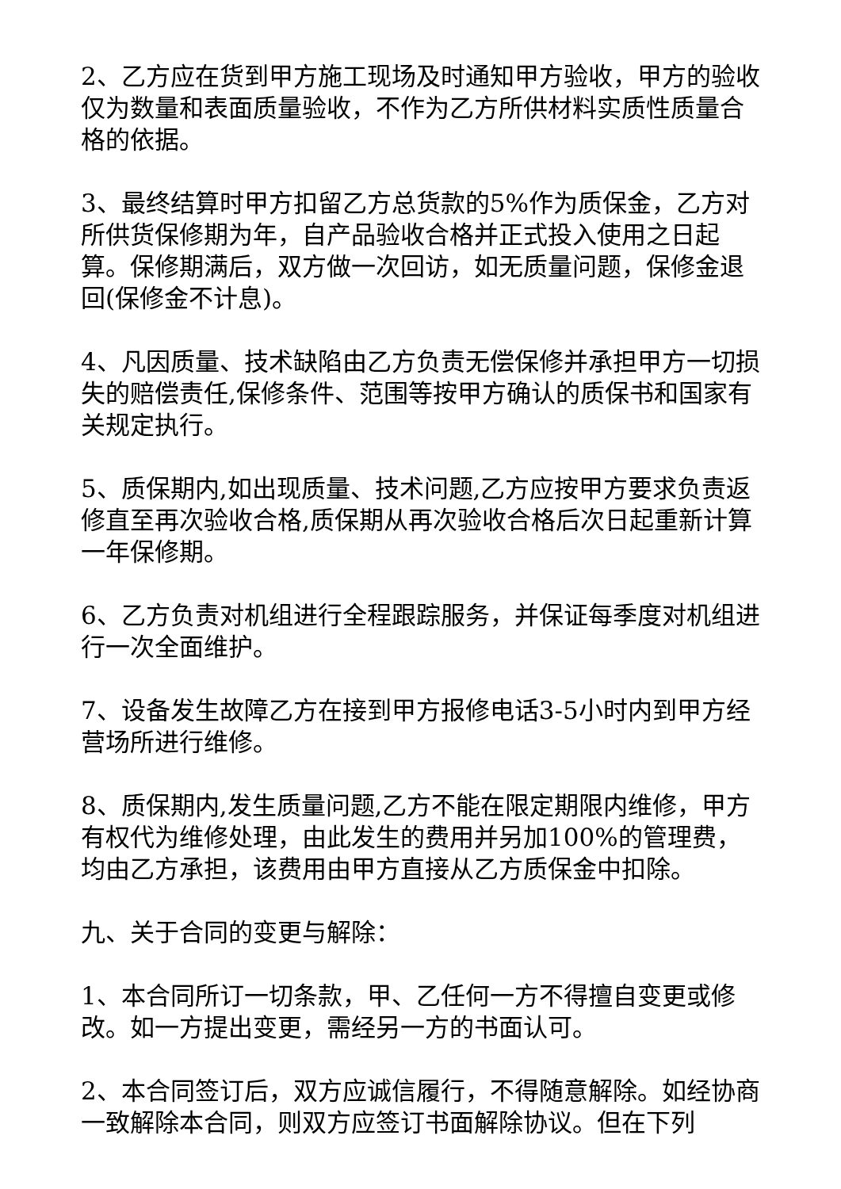2、乙方应在货到甲方施工现场及时通知甲方验收，甲方的验收仅为数量和表面质量验收，不作为乙方所供材料实质性质量合格的依据。
3、最终结算时甲方扣留乙方总货款的5%作为质保金，乙方对所供货保修期为年，自产品验收合格并正式投入使用之日起算。保修期满后，双方做一次回访，如无质量问题，保修金退回(保修金不计息)。
4、凡因质量、技术缺陷由乙方负责无偿保修并承担甲方一切损失的赔偿责任,保修条件、范围等按甲方确认的质保书和国家有关规定执行。
5、质保期内,如出现质量、技术问题,乙方应按甲方要求负责返修直至再次验收合格,质保期从再次验收合格后次日起重新计算一年保修期。
6、乙方负责对机组进行全程跟踪服务，并保证每季度对机组进行一次全面维护。
7、设备发生故障乙方在接到甲方报修电话3-5小时内到甲方经营场所进行维修。
8、质保期内,发生质量问题,乙方不能在限定期限内维修，甲方有权代为维修处理，由此发生的费用并另加100%的管理费，均由乙方承担，该费用由甲方直接从乙方质保金中扣除。
九、关于合同的变更与解除：
1、本合同所订一切条款，甲、乙任何一方不得擅自变更或修改。如一方提出变更，需经另一方的书面认可。
2、本合同签订后，双方应诚信履行，不得随意解除。如经协商一致解除本合同，则双方应签订书面解除协议。但在下列